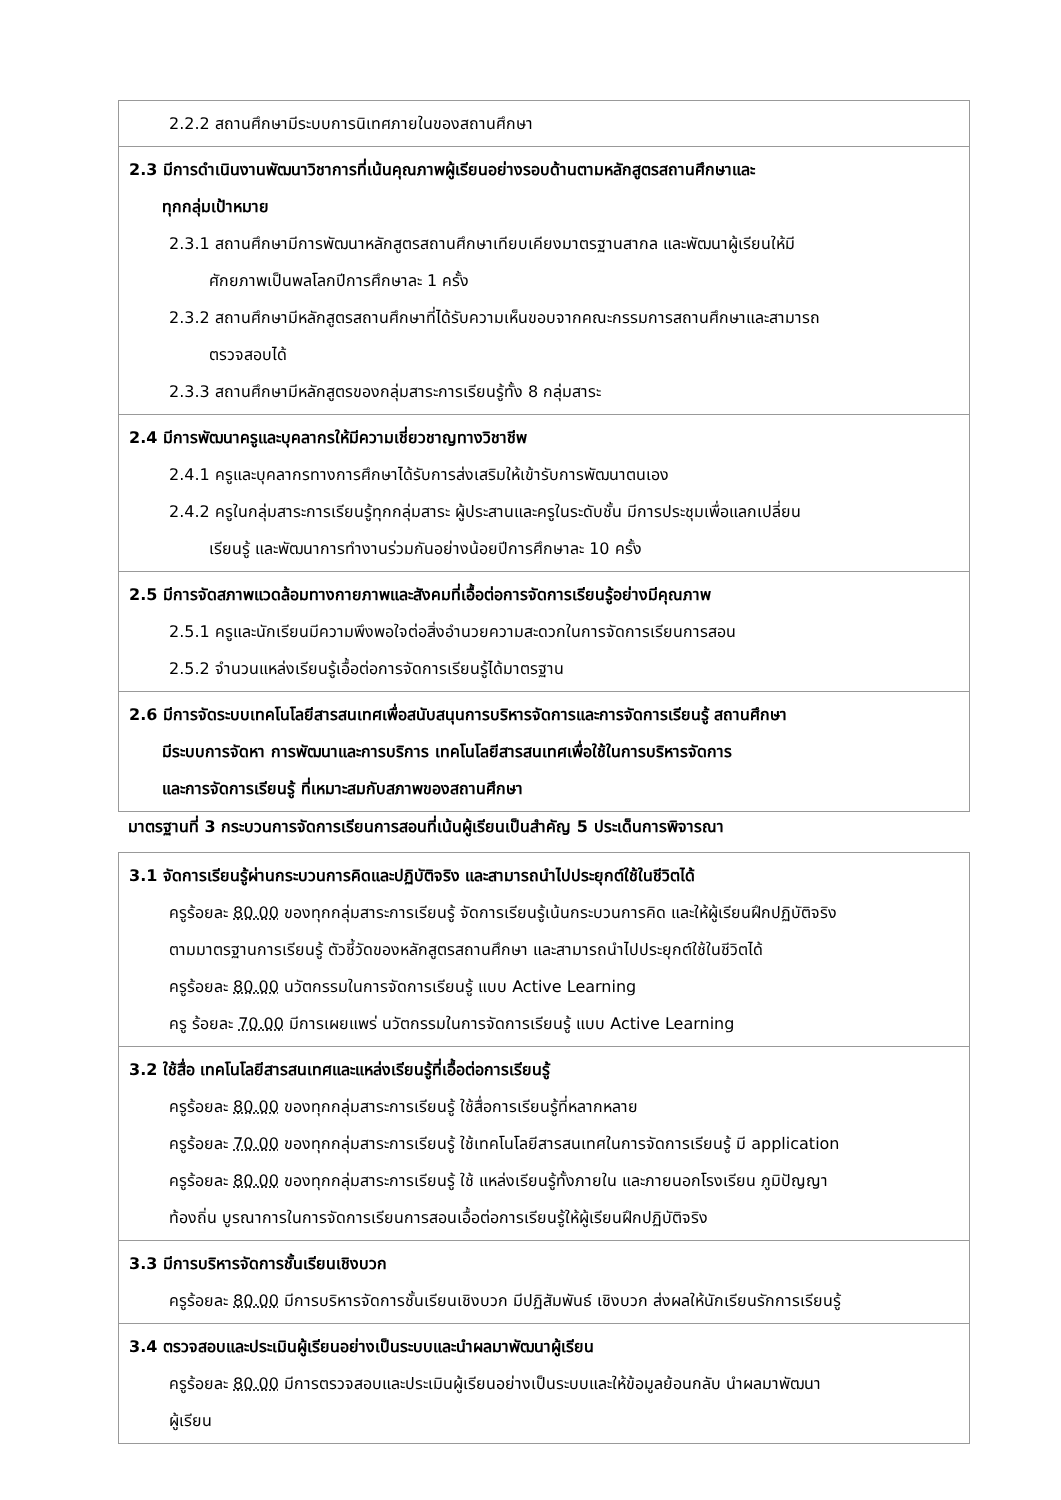| 2.2.2 สถานศึกษามีระบบการนิเทศภายในของสถานศึกษา |
| 2.3 มีการดำเนินงานพัฒนาวิชาการที่เน้นคุณภาพผู้เรียนอย่างรอบด้านตามหลักสูตรสถานศึกษาและ ทุกกลุ่มเป้าหมาย 2.3.1 สถานศึกษามีการพัฒนาหลักสูตรสถานศึกษาเทียบเคียงมาตรฐานสากล และพัฒนาผู้เรียนให้มี ศักยภาพเป็นพลโลกปีการศึกษาละ 1 ครั้ง 2.3.2 สถานศึกษามีหลักสูตรสถานศึกษาที่ได้รับความเห็นขอบจากคณะกรรมการสถานศึกษาและสามารถ ตรวจสอบได้ 2.3.3 สถานศึกษามีหลักสูตรของกลุ่มสาระการเรียนรู้ทั้ง 8 กลุ่มสาระ |
| 2.4 มีการพัฒนาครูและบุคลากรให้มีความเชี่ยวชาญทางวิชาชีพ 2.4.1 ครูและบุคลากรทางการศึกษาได้รับการส่งเสริมให้เข้ารับการพัฒนาตนเอง 2.4.2 ครูในกลุ่มสาระการเรียนรู้ทุกกลุ่มสาระ ผู้ประสานและครูในระดับชั้น มีการประชุมเพื่อแลกเปลี่ยน เรียนรู้ และพัฒนาการทำงานร่วมกันอย่างน้อยปีการศึกษาละ 10 ครั้ง |
| 2.5 มีการจัดสภาพแวดล้อมทางกายภาพและสังคมที่เอื้อต่อการจัดการเรียนรู้อย่างมีคุณภาพ 2.5.1 ครูและนักเรียนมีความพึงพอใจต่อสิ่งอำนวยความสะดวกในการจัดการเรียนการสอน 2.5.2 จำนวนแหล่งเรียนรู้เอื้อต่อการจัดการเรียนรู้ได้มาตรฐาน |
| 2.6 มีการจัดระบบเทคโนโลยีสารสนเทศเพื่อสนับสนุนการบริหารจัดการและการจัดการเรียนรู้ สถานศึกษา มีระบบการจัดหา การพัฒนาและการบริการ เทคโนโลยีสารสนเทศเพื่อใช้ในการบริหารจัดการ และการจัดการเรียนรู้ ที่เหมาะสมกับสภาพของสถานศึกษา |
มาตรฐานที่ 3 กระบวนการจัดการเรียนการสอนที่เน้นผู้เรียนเป็นสำคัญ 5 ประเด็นการพิจารณา
| 3.1 จัดการเรียนรู้ผ่านกระบวนการคิดและปฏิบัติจริง และสามารถนำไปประยุกต์ใช้ในชีวิตได้ ครูร้อยละ 80.00 ของทุกกลุ่มสาระการเรียนรู้ จัดการเรียนรู้เน้นกระบวนการคิด และให้ผู้เรียนฝึกปฏิบัติจริง ตามมาตรฐานการเรียนรู้ ตัวชี้วัดของหลักสูตรสถานศึกษา และสามารถนำไปประยุกต์ใช้ในชีวิตได้ ครูร้อยละ 80.00 นวัตกรรมในการจัดการเรียนรู้ แบบ Active Learning ครู ร้อยละ 70.00 มีการเผยแพร่ นวัตกรรมในการจัดการเรียนรู้ แบบ Active Learning |
| 3.2 ใช้สื่อ เทคโนโลยีสารสนเทศและแหล่งเรียนรู้ที่เอื้อต่อการเรียนรู้ ครูร้อยละ 80.00 ของทุกกลุ่มสาระการเรียนรู้ ใช้สื่อการเรียนรู้ที่หลากหลาย ครูร้อยละ 70.00 ของทุกกลุ่มสาระการเรียนรู้ ใช้เทคโนโลยีสารสนเทศในการจัดการเรียนรู้ มี application ครูร้อยละ 80.00 ของทุกกลุ่มสาระการเรียนรู้ ใช้ แหล่งเรียนรู้ทั้งภายใน และภายนอกโรงเรียน ภูมิปัญญา ท้องถิ่น บูรณาการในการจัดการเรียนการสอนเอื้อต่อการเรียนรู้ให้ผู้เรียนฝึกปฏิบัติจริง |
| 3.3 มีการบริหารจัดการชั้นเรียนเชิงบวก ครูร้อยละ 80.00 มีการบริหารจัดการชั้นเรียนเชิงบวก มีปฏิสัมพันธ์ เชิงบวก ส่งผลให้นักเรียนรักการเรียนรู้ |
| 3.4 ตรวจสอบและประเมินผู้เรียนอย่างเป็นระบบและนำผลมาพัฒนาผู้เรียน ครูร้อยละ 80.00 มีการตรวจสอบและประเมินผู้เรียนอย่างเป็นระบบและให้ข้อมูลย้อนกลับ นำผลมาพัฒนา ผู้เรียน |